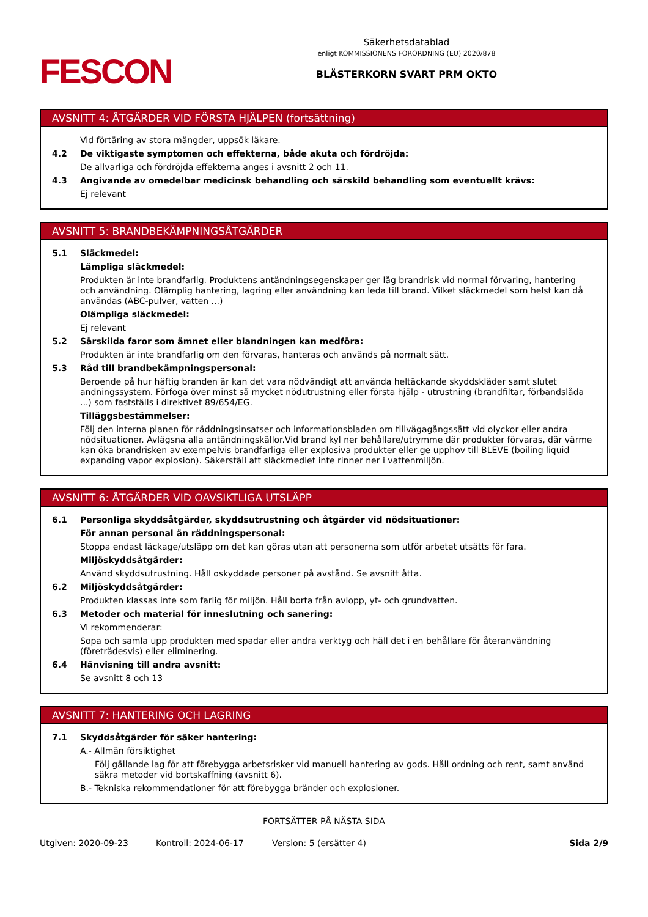FESCON
Säkerhetsdatablad
enligt KOMMISSIONENS FÖRORDNING (EU) 2020/878
BLÄSTERKORN SVART PRM OKTO
AVSNITT 4: ÅTGÄRDER VID FÖRSTA HJÄLPEN (fortsättning)
Vid förtäring av stora mängder, uppsök läkare.
4.2 De viktigaste symptomen och effekterna, både akuta och fördröjda:
De allvarliga och fördröjda effekterna anges i avsnitt 2 och 11.
4.3 Angivande av omedelbar medicinsk behandling och särskild behandling som eventuellt krävs:
Ej relevant
AVSNITT 5: BRANDBEKÄMPNINGSÅTGÄRDER
5.1 Släckmedel:
Lämpliga släckmedel:
Produkten är inte brandfarlig. Produktens antändningsegenskaper ger låg brandrisk vid normal förvaring, hantering och användning. Olämplig hantering, lagring eller användning kan leda till brand. Vilket släckmedel som helst kan då användas (ABC-pulver, vatten ...)
Olämpliga släckmedel:
Ej relevant
5.2 Särskilda faror som ämnet eller blandningen kan medföra:
Produkten är inte brandfarlig om den förvaras, hanteras och används på normalt sätt.
5.3 Råd till brandbekämpningspersonal:
Beroende på hur häftig branden är kan det vara nödvändigt att använda heltäckande skyddskläder samt slutet andningssystem. Förfoga över minst så mycket nödutrustning eller första hjälp - utrustning (brandfiltar, förbandslåda ...) som fastställs i direktivet 89/654/EG.
Tilläggsbestämmelser:
Följ den interna planen för räddningsinsatser och informationsbladen om tillvägagångssätt vid olyckor eller andra nödsituationer. Avlägsna alla antändningskällor.Vid brand kyl ner behållare/utrymme där produkter förvaras, där värme kan öka brandrisken av exempelvis brandfarliga eller explosiva produkter eller ge upphov till BLEVE (boiling liquid expanding vapor explosion). Säkerställ att släckmedlet inte rinner ner i vattenmiljön.
AVSNITT 6: ÅTGÄRDER VID OAVSIKTLIGA UTSLÄPP
6.1 Personliga skyddsåtgärder, skyddsutrustning och åtgärder vid nödsituationer:
För annan personal än räddningspersonal:
Stoppa endast läckage/utsläpp om det kan göras utan att personerna som utför arbetet utsätts för fara.
Miljöskyddsåtgärder:
Använd skyddsutrustning. Håll oskyddade personer på avstånd. Se avsnitt åtta.
6.2 Miljöskyddsåtgärder:
Produkten klassas inte som farlig för miljön. Håll borta från avlopp, yt- och grundvatten.
6.3 Metoder och material för inneslutning och sanering:
Vi rekommenderar:
Sopa och samla upp produkten med spadar eller andra verktyg och häll det i en behållare för återanvändning (företrädesvis) eller eliminering.
6.4 Hänvisning till andra avsnitt:
Se avsnitt 8 och 13
AVSNITT 7: HANTERING OCH LAGRING
7.1 Skyddsåtgärder för säker hantering:
A.- Allmän försiktighet
Följ gällande lag för att förebygga arbetsrisker vid manuell hantering av gods. Håll ordning och rent, samt använd säkra metoder vid bortskaffning (avsnitt 6).
B.- Tekniska rekommendationer för att förebygga bränder och explosioner.
FORTSÄTTER PÅ NÄSTA SIDA
Utgiven: 2020-09-23 Kontroll: 2024-06-17 Version: 5 (ersätter 4) Sida 2/9